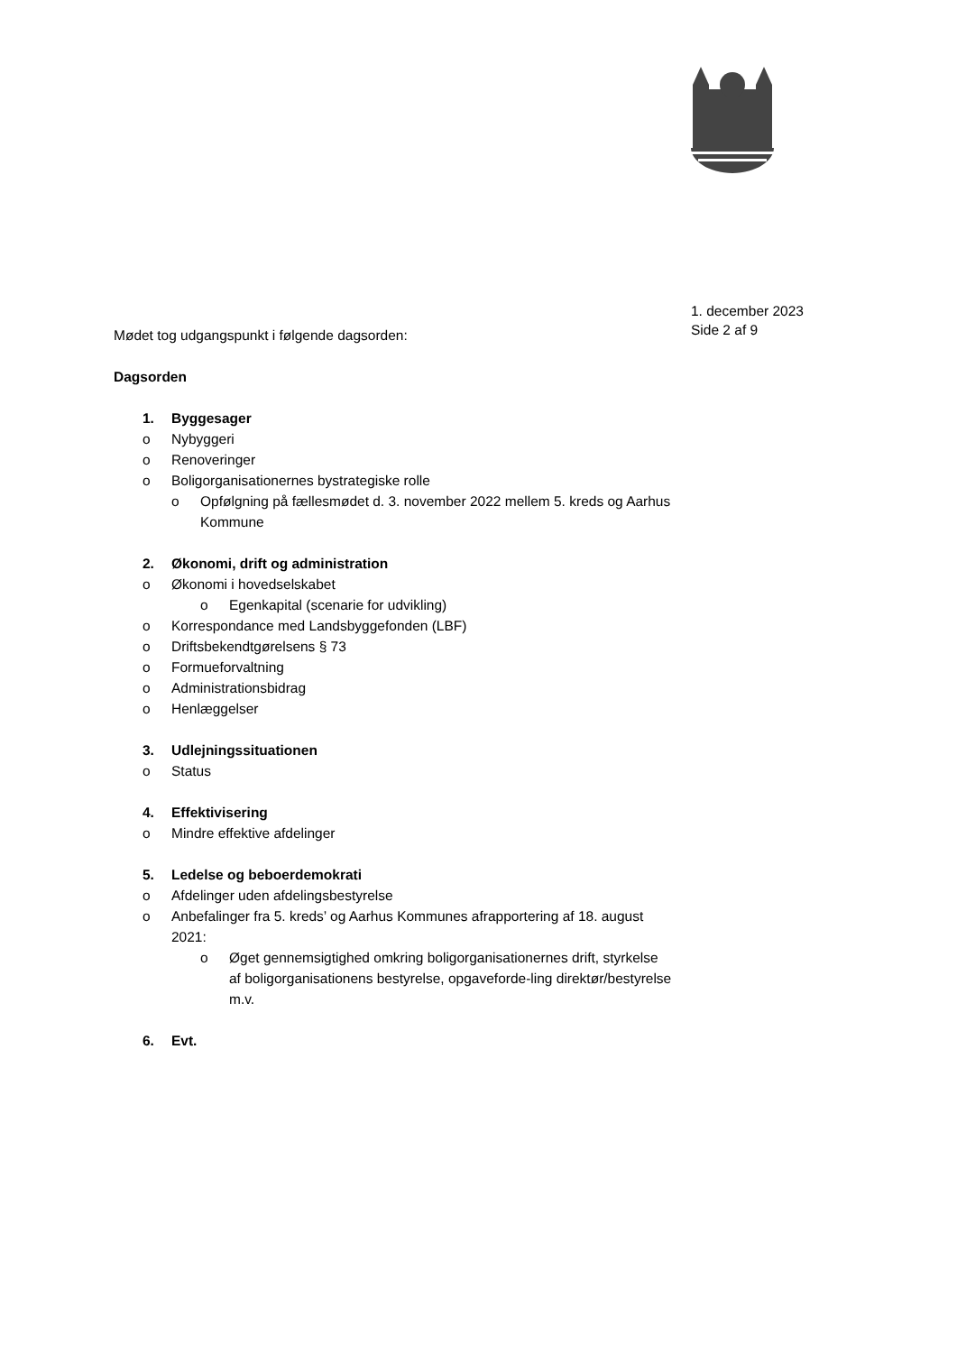1. december 2023
Side 2 af 9
Mødet tog udgangspunkt i følgende dagsorden:
Dagsorden
1. Byggesager
o Nybyggeri
o Renoveringer
o Boligorganisationernes bystrategiske rolle
o Opfølgning på fællesmødet d. 3. november 2022 mellem 5. kreds og Aarhus Kommune
2. Økonomi, drift og administration
o Økonomi i hovedselskabet
o Egenkapital (scenarie for udvikling)
o Korrespondance med Landsbyggefonden (LBF)
o Driftsbekendtgørelsens § 73
o Formueforvaltning
o Administrationsbidrag
o Henlæggelser
3. Udlejningssituationen
o Status
4. Effektivisering
o Mindre effektive afdelinger
5. Ledelse og beboerdemokrati
o Afdelinger uden afdelingsbestyrelse
o Anbefalinger fra 5. kreds’ og Aarhus Kommunes afrapportering af 18. august 2021:
o Øget gennemsigtighed omkring boligorganisationernes drift, styrkelse af boligorganisationens bestyrelse, opgaveforde-ling direktør/bestyrelse m.v.
6. Evt.